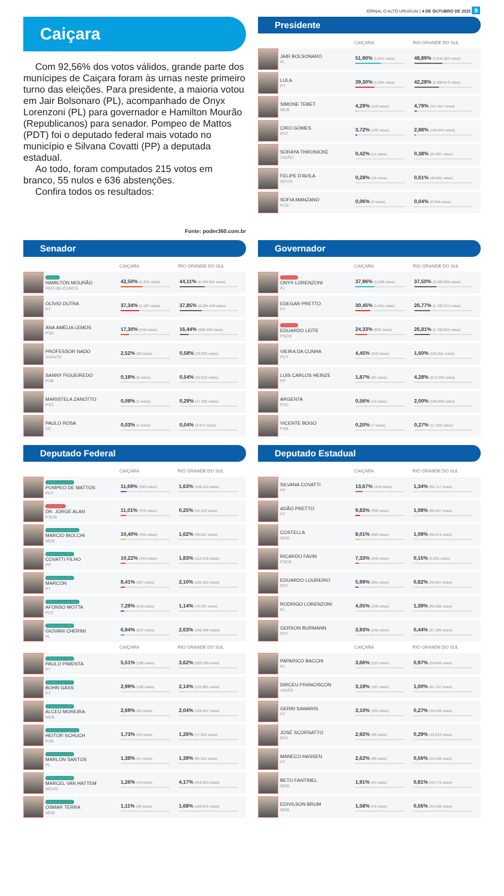JORNAL O ALTO URUGUAI | 4 DE OUTUBRO DE 2022 9
Caiçara
Com 92,56% dos votos válidos, grande parte dos munícipes de Caiçara foram às urnas neste primeiro turno das eleições. Para presidente, a maioria votou em Jair Bolsonaro (PL), acompanhado de Onyx Lorenzoni (PL) para governador e Hamilton Mourão (Republicanos) para senador. Pompeo de Mattos (PDT) foi o deputado federal mais votado no município e Silvana Covatti (PP) a deputada estadual.
Ao todo, foram computados 215 votos em branco, 55 nulos e 636 abstenções.
Confira todos os resultados:
Fonte: poder360.com.br
Presidente
| | | CAIÇARA | RIO GRANDE DO SUL |
| --- | --- | --- | --- |
| | JAIR BOLSONARO PL | 51,90% (1.841 votos) | 48,89% (3.245.023 votos) |
| | LULA PT | 39,30% (1.394 votos) | 42,28% (2.806.672 votos) |
| | SIMONE TEBET MDB | 4,29% (152 votos) | 4,79% (317.957 votos) |
| | CIRO GOMES PDT | 3,72% (132 votos) | 2,88% (190.945 votos) |
| | SORAYA THRONICKE UNIÃO | 0,42% (15 votos) | 0,38% (25.207 votos) |
| | FELIPE D'AVILA NOVO | 0,28% (10 votos) | 0,61% (40.601 votos) |
| | SOFIA MANZANO PCB | 0,06% (2 votos) | 0,04% (2.399 votos) |
Senador
| | | CAIÇARA | RIO GRANDE DO SUL |
| --- | --- | --- | --- |
| | Eleito HAMILTON MOURÃO REPUBLICANOS | 42,50% (1.351 votos) | 44,11% (2.593.294 votos) |
| | OLÍVIO DUTRA PT | 37,34% (1.187 votos) | 37,85% (2.225.458 votos) |
| | ANA AMÉLIA LEMOS PSD | 17,30% (550 votos) | 16,44% (966.450 votos) |
| | PROFESSOR NADO AVANTE | 2,52% (80 votos) | 0,58% (33.923 votos) |
| | SANNY FIGUEIREDO PSB | 0,19% (6 votos) | 0,54% (31.613 votos) |
| | MARISTELA ZANOTTO PSC | 0,09% (3 votos) | 0,29% (17.292 votos) |
| | PAULO ROSA DC | 0,03% (1 votos) | 0,04% (2.077 votos) |
Governador
| | | CAIÇARA | RIO GRANDE DO SUL |
| --- | --- | --- | --- |
| | 2º turno ONYX LORENZONI PL | 37,96% (1.298 votos) | 37,50% (2.382.026 votos) |
| | EDEGAR PRETTO PT | 30,45% (1.041 votos) | 26,77% (1.700.374 votos) |
| | 2º turno EDUARDO LEITE PSDB | 24,33% (832 votos) | 26,81% (1.702.815 votos) |
| | VIEIRA DA CUNHA PDT | 4,45% (152 votos) | 1,60% (101.611 votos) |
| | LUIS CARLOS HEINZE PP | 1,87% (64 votos) | 4,28% (271.540 votos) |
| | ARGENTA PSC | 0,56% (19 votos) | 2,00% (126.899 votos) |
| | VICENTE BOGO PSB | 0,20% (7 votos) | 0,27% (17.222 votos) |
Deputado Federal
| | | CAIÇARA | RIO GRANDE DO SUL |
| --- | --- | --- | --- |
| | Eleito por QP POMPEO DE MATTOS PDT | 11,69% (399 votos) | 1,63% (100.113 votos) |
| | Suplente DR. JORGE ALAN PSDB | 11,01% (376 votos) | 0,25% (15.118 votos) |
| | Eleito por média MARCIO BIOLCHI MDB | 10,40% (355 votos) | 1,62% (99.627 votos) |
| | Eleito por QP COVATTI FILHO PP | 10,22% (349 votos) | 1,83% (112.910 votos) |
| | Eleito por QP MARCON PT | 8,41% (287 votos) | 2,10% (129.352 votos) |
| | Eleito por média AFONSO MOTTA PDT | 7,29% (249 votos) | 1,14% (70.307 votos) |
| | Eleito por QP GIOVANI CHERINI PL | 6,94% (237 votos) | 2,63% (162.036 votos) |
| | | CAIÇARA | RIO GRANDE DO SUL |
| | Eleito por QP PAULO PIMENTA PT | 5,51% (188 votos) | 3,62% (223.109 votos) |
| | Eleito por QP BOHN GASS PT | 2,99% (102 votos) | 2,14% (131.881 votos) |
| | Eleito por QP ALCEU MOREIRA MDB | 2,69% (92 votos) | 2,04% (125.647 votos) |
| | Eleito por média HEITOR SCHUCH PSB | 1,73% (59 votos) | 1,26% (77.616 votos) |
| | Eleito por QP MARLON SANTOS PL | 1,38% (47 votos) | 1,39% (85.911 votos) |
| | Eleito por QP MARCEL VAN HATTEM NOVO | 1,26% (43 votos) | 4,17% (256.913 votos) |
| | Eleito por QP OSMAR TERRA MDB | 1,11% (38 votos) | 1,68% (103.245 votos) |
Deputado Estadual
| | | CAIÇARA | RIO GRANDE DO SUL |
| --- | --- | --- | --- |
| | SILVANA COVATTI PP | 13,67% (459 votos) | 1,34% (82.717 votos) |
| | ADÃO PRETTO PT | 9,83% (330 votos) | 1,08% (66.457 votos) |
| | COSTELLA MDB | 8,01% (269 votos) | 1,08% (66.971 votos) |
| | RICARDO FAVIN PSDB | 7,33% (246 votos) | 0,15% (9.201 votos) |
| | EDUARDO LOUREIRO PDT | 5,99% (201 votos) | 0,82% (50.667 votos) |
| | RODRIGO LORENZONI PL | 4,05% (136 votos) | 1,39% (85.692 votos) |
| | GERSON BURMANN PDT | 3,93% (132 votos) | 0,44% (27.109 votos) |
| | | CAIÇARA | RIO GRANDE DO SUL |
| | PAPARICO BACCHI PL | 3,66% (123 votos) | 0,97% (59.646 votos) |
| | DIRCEU FRANCISCON UNIÃO | 3,19% (107 votos) | 1,00% (61.797 votos) |
| | GERRI SAWARIS PT | 3,10% (104 votos) | 0,27% (16.542 votos) |
| | JOSÉ SCORSATTO PDT | 2,92% (98 votos) | 0,29% (18.214 votos) |
| | MANECO HASSEN PT | 2,62% (88 votos) | 0,56% (34.532 votos) |
| | BETO FANTINEL MDB | 1,91% (64 votos) | 0,81% (49.771 votos) |
| | EDIVILSON BRUM MDB | 1,58% (53 votos) | 0,56% (34.358 votos) |